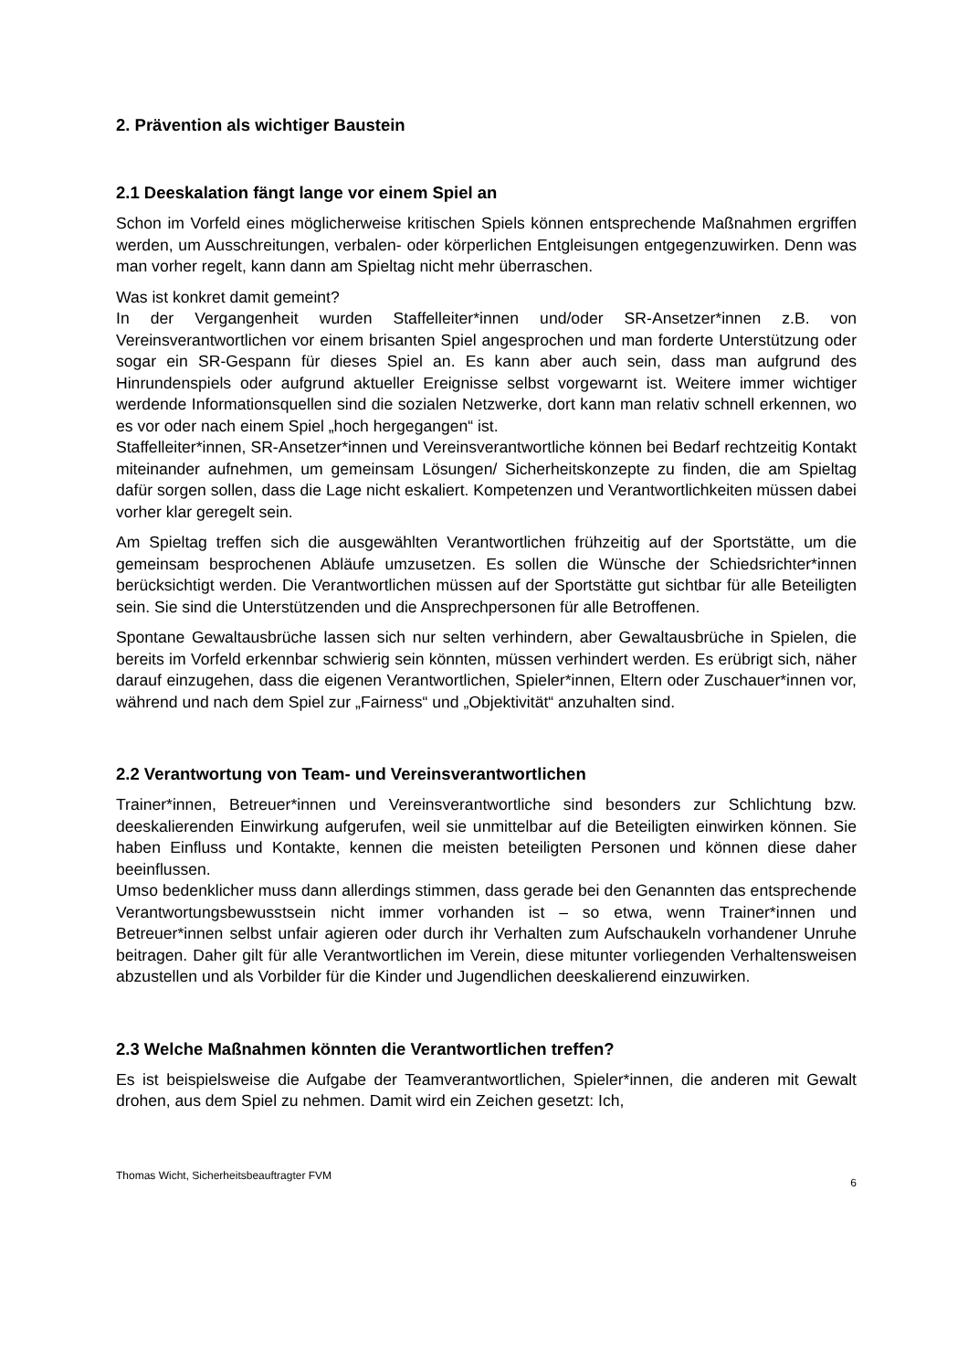2. Prävention als wichtiger Baustein
2.1 Deeskalation fängt lange vor einem Spiel an
Schon im Vorfeld eines möglicherweise kritischen Spiels können entsprechende Maßnahmen ergriffen werden, um Ausschreitungen, verbalen- oder körperlichen Entgleisungen entgegenzuwirken. Denn was man vorher regelt, kann dann am Spieltag nicht mehr überraschen.
Was ist konkret damit gemeint?
In der Vergangenheit wurden Staffelleiter*innen und/oder SR-Ansetzer*innen z.B. von Vereinsverantwortlichen vor einem brisanten Spiel angesprochen und man forderte Unterstützung oder sogar ein SR-Gespann für dieses Spiel an. Es kann aber auch sein, dass man aufgrund des Hinrundenspiels oder aufgrund aktueller Ereignisse selbst vorgewarnt ist. Weitere immer wichtiger werdende Informationsquellen sind die sozialen Netzwerke, dort kann man relativ schnell erkennen, wo es vor oder nach einem Spiel „hoch hergegangen“ ist.
Staffelleiter*innen, SR-Ansetzer*innen und Vereinsverantwortliche können bei Bedarf rechtzeitig Kontakt miteinander aufnehmen, um gemeinsam Lösungen/ Sicherheitskonzepte zu finden, die am Spieltag dafür sorgen sollen, dass die Lage nicht eskaliert. Kompetenzen und Verantwortlichkeiten müssen dabei vorher klar geregelt sein.
Am Spieltag treffen sich die ausgewählten Verantwortlichen frühzeitig auf der Sportstätte, um die gemeinsam besprochenen Abläufe umzusetzen. Es sollen die Wünsche der Schiedsrichter*innen berücksichtigt werden. Die Verantwortlichen müssen auf der Sportstätte gut sichtbar für alle Beteiligten sein. Sie sind die Unterstützenden und die Ansprechpersonen für alle Betroffenen.
Spontane Gewaltausbrüche lassen sich nur selten verhindern, aber Gewaltausbrüche in Spielen, die bereits im Vorfeld erkennbar schwierig sein könnten, müssen verhindert werden. Es erübrigt sich, näher darauf einzugehen, dass die eigenen Verantwortlichen, Spieler*innen, Eltern oder Zuschauer*innen vor, während und nach dem Spiel zur „Fairness“ und „Objektivität“ anzuhalten sind.
2.2 Verantwortung von Team- und Vereinsverantwortlichen
Trainer*innen, Betreuer*innen und Vereinsverantwortliche sind besonders zur Schlichtung bzw. deeskalierenden Einwirkung aufgerufen, weil sie unmittelbar auf die Beteiligten einwirken können. Sie haben Einfluss und Kontakte, kennen die meisten beteiligten Personen und können diese daher beeinflussen.
Umso bedenklicher muss dann allerdings stimmen, dass gerade bei den Genannten das entsprechende Verantwortungsbewusstsein nicht immer vorhanden ist – so etwa, wenn Trainer*innen und Betreuer*innen selbst unfair agieren oder durch ihr Verhalten zum Aufschaukeln vorhandener Unruhe beitragen. Daher gilt für alle Verantwortlichen im Verein, diese mitunter vorliegenden Verhaltensweisen abzustellen und als Vorbilder für die Kinder und Jugendlichen deeskalierend einzuwirken.
2.3 Welche Maßnahmen könnten die Verantwortlichen treffen?
Es ist beispielsweise die Aufgabe der Teamverantwortlichen, Spieler*innen, die anderen mit Gewalt drohen, aus dem Spiel zu nehmen. Damit wird ein Zeichen gesetzt: Ich,
Thomas Wicht, Sicherheitsbeauftragter FVM 6